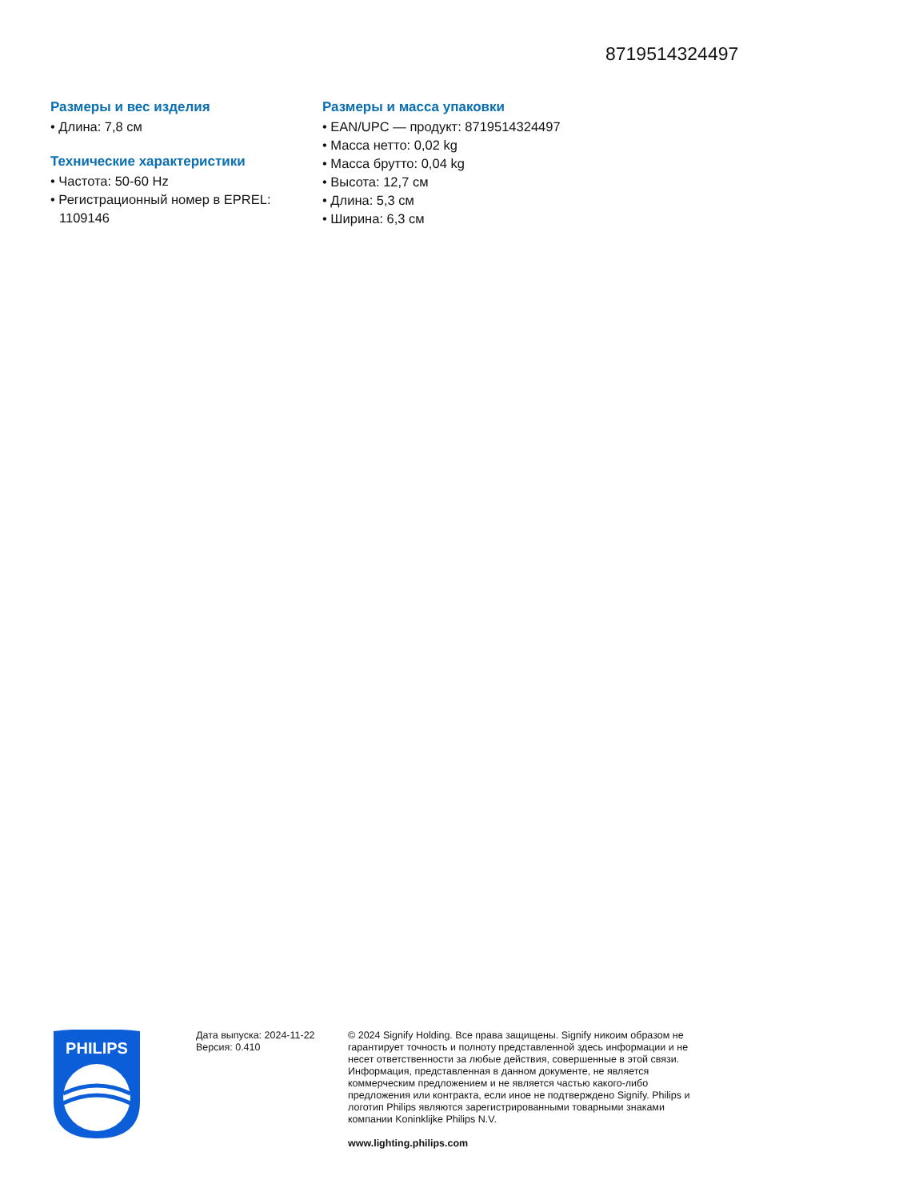8719514324497
Размеры и вес изделия
• Длина: 7,8 см
Технические характеристики
• Частота: 50-60 Hz
• Регистрационный номер в EPREL: 1109146
Размеры и масса упаковки
• EAN/UPC — продукт: 8719514324497
• Масса нетто: 0,02 kg
• Масса брутто: 0,04 kg
• Высота: 12,7 см
• Длина: 5,3 см
• Ширина: 6,3 см
PHILIPS
Дата выпуска: 2024-11-22
Версия: 0.410
© 2024 Signify Holding. Все права защищены. Signify никоим образом не гарантирует точность и полноту представленной здесь информации и не несет ответственности за любые действия, совершенные в этой связи. Информация, представленная в данном документе, не является коммерческим предложением и не является частью какого-либо предложения или контракта, если иное не подтверждено Signify. Philips и логотип Philips являются зарегистрированными товарными знаками компании Koninklijke Philips N.V.
www.lighting.philips.com